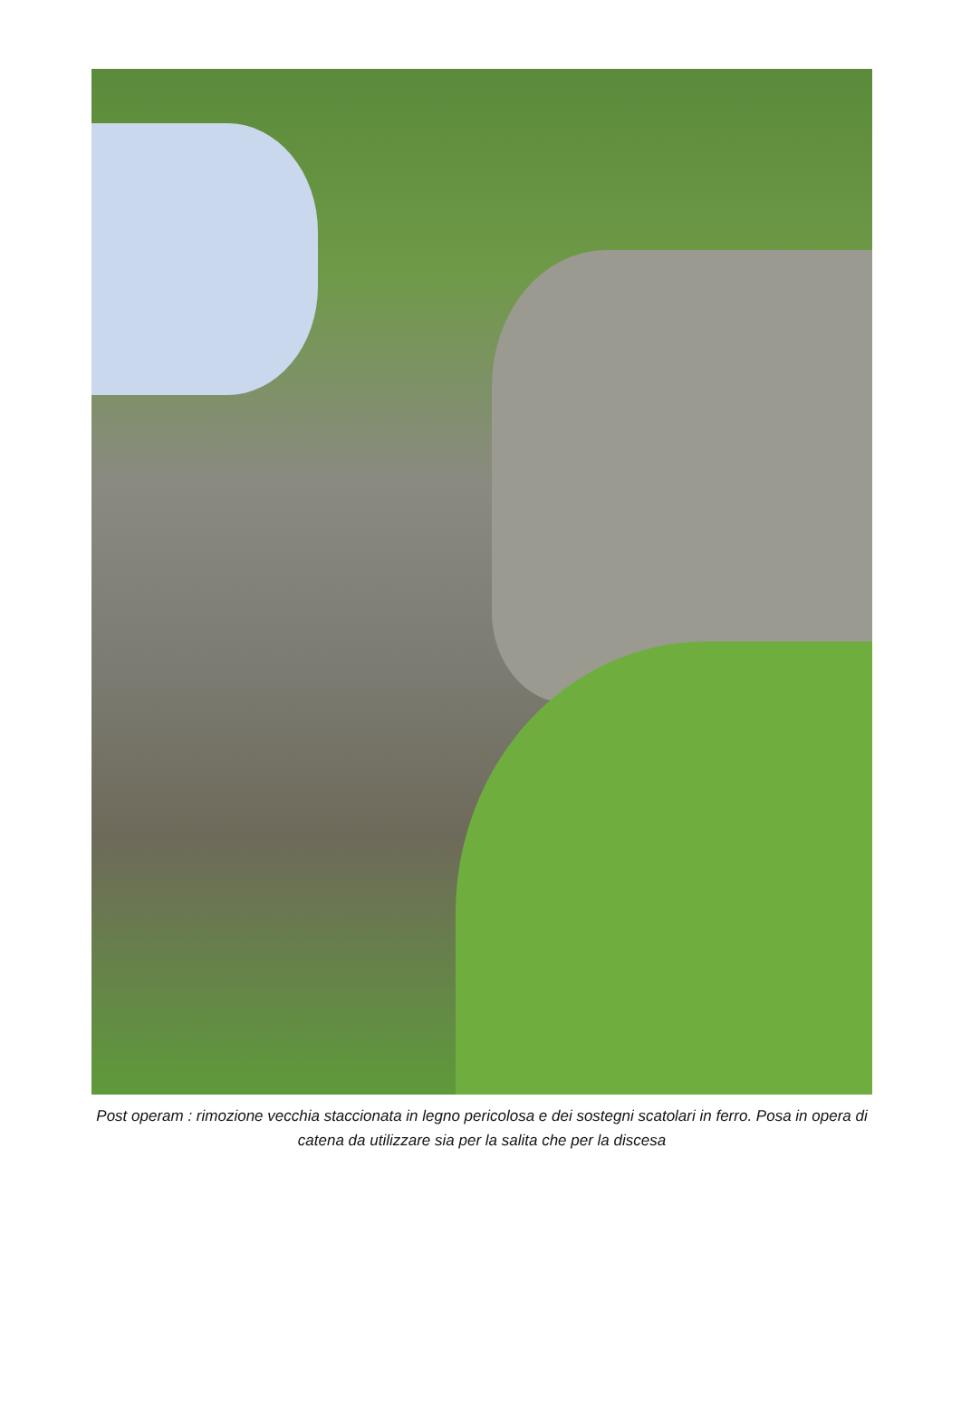Post operam : rimozione vecchia staccionata in legno pericolosa e dei sostegni scatolari in ferro. Posa in opera di catena da utilizzare sia per la salita che per la discesa